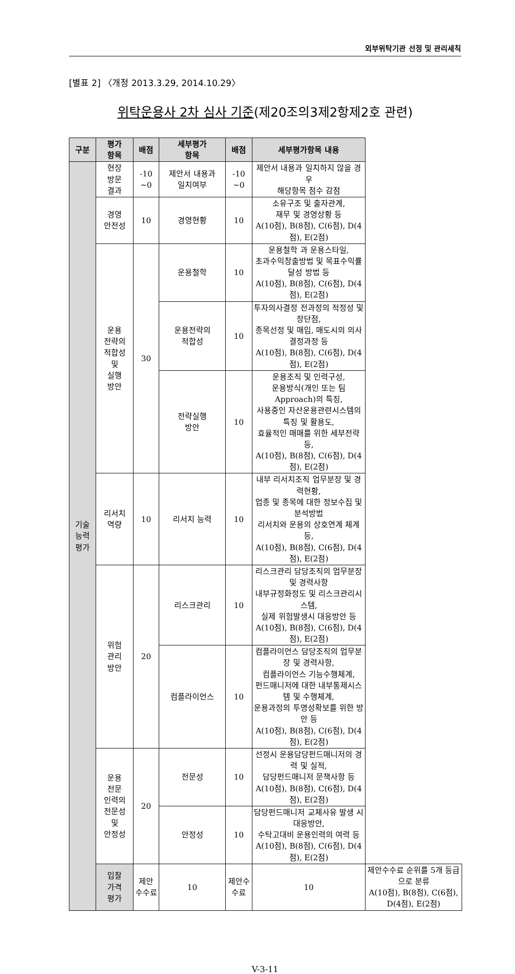외부위탁기관 선정 및 관리세칙
[별표 2] 〈개정 2013.3.29, 2014.10.29〉
위탁운용사 2차 심사 기준(제20조의3제2항제2호 관련)
| 구분 | 평가 항목 | 배점 | 세부평가 항목 | 배점 | 세부평가항목 내용 | |
| --- | --- | --- | --- | --- | --- | --- |
| 기술 능력 평가 | 현장 방문 결과 | -10 ~0 | 제안서 내용과 일치여부 | -10 ~0 | 제안서 내용과 일치하지 않을 경우 해당항목 점수 감점 | |
| | 경영 안전성 | 10 | 경영현황 | 10 | 소유구조 및 출자관계, 재무 및 경영상황 등 A(10점), B(8점), C(6점), D(4점), E(2점) | |
| | 운용 전략의 적합성 및 실행 방안 | 30 | 운용철학 | 10 | 운용철학 과 운용스타일, 초과수익창출방법 및 목표수익률달성 방법 등 A(10점), B(8점), C(6점), D(4점), E(2점) | |
| | | | 운용전략의 적합성 | 10 | 투자의사결정 전과정의 적정성 및 장단점, 종목선정 및 매입, 매도시의 의사결정과정 등 A(10점), B(8점), C(6점), D(4점), E(2점) | |
| | | | 전략실행 방안 | 10 | 운용조직 및 인력구성, 운용방식(개인 또는 팀 Approach)의 특징, 사용중인 자산운용관련시스템의 특징 및 활용도, 효율적인 매매를 위한 세부전략 등, A(10점), B(8점), C(6점), D(4점), E(2점) | |
| | 리서치 역량 | 10 | 리서치 능력 | 10 | 내부 리서치조직 업무분장 및 경력현황, 업종 및 종목에 대한 정보수집 및 분석방법 리서치와 운용의 상호연계 체계 등, A(10점), B(8점), C(6점), D(4점), E(2점) | |
| | 위험 관리 방안 | 20 | 리스크관리 | 10 | 리스크관리 담당조직의 업무분장 및 경력사항 내부규정화정도 및 리스크관리시스템, 실제 위험발생시 대응방안 등 A(10점), B(8점), C(6점), D(4점), E(2점) | |
| | | | 컴플라이언스 | 10 | 컴플라이언스 담당조직의 업무분장 및 경력사항, 컴플라이언스 기능수행체계, 펀드매니저에 대한 내부통제시스템 및 수행체계, 운용과정의 투명성확보를 위한 방안 등 A(10점), B(8점), C(6점), D(4점), E(2점) | |
| | 운용 전문 인력의 전문성 및 안정성 | 20 | 전문성 | 10 | 선정시 운용담당펀드매니저의 경력 및 실적, 담당펀드매니저 문책사항 등 A(10점), B(8점), C(6점), D(4점), E(2점) | |
| | | | 안정성 | 10 | 담당펀드매니저 교체사유 발생 시 대응방안, 수탁고대비 운용인력의 여력 등 A(10점), B(8점), C(6점), D(4점), E(2점) | |
| | 입찰 가격 평가 | 제안 수수료 | 10 | 제안수수료 | 10 | 제안수수료 순위를 5개 등급으로 분류 A(10점), B(8점), C(6점), D(4점), E(2점) |
V-3-11